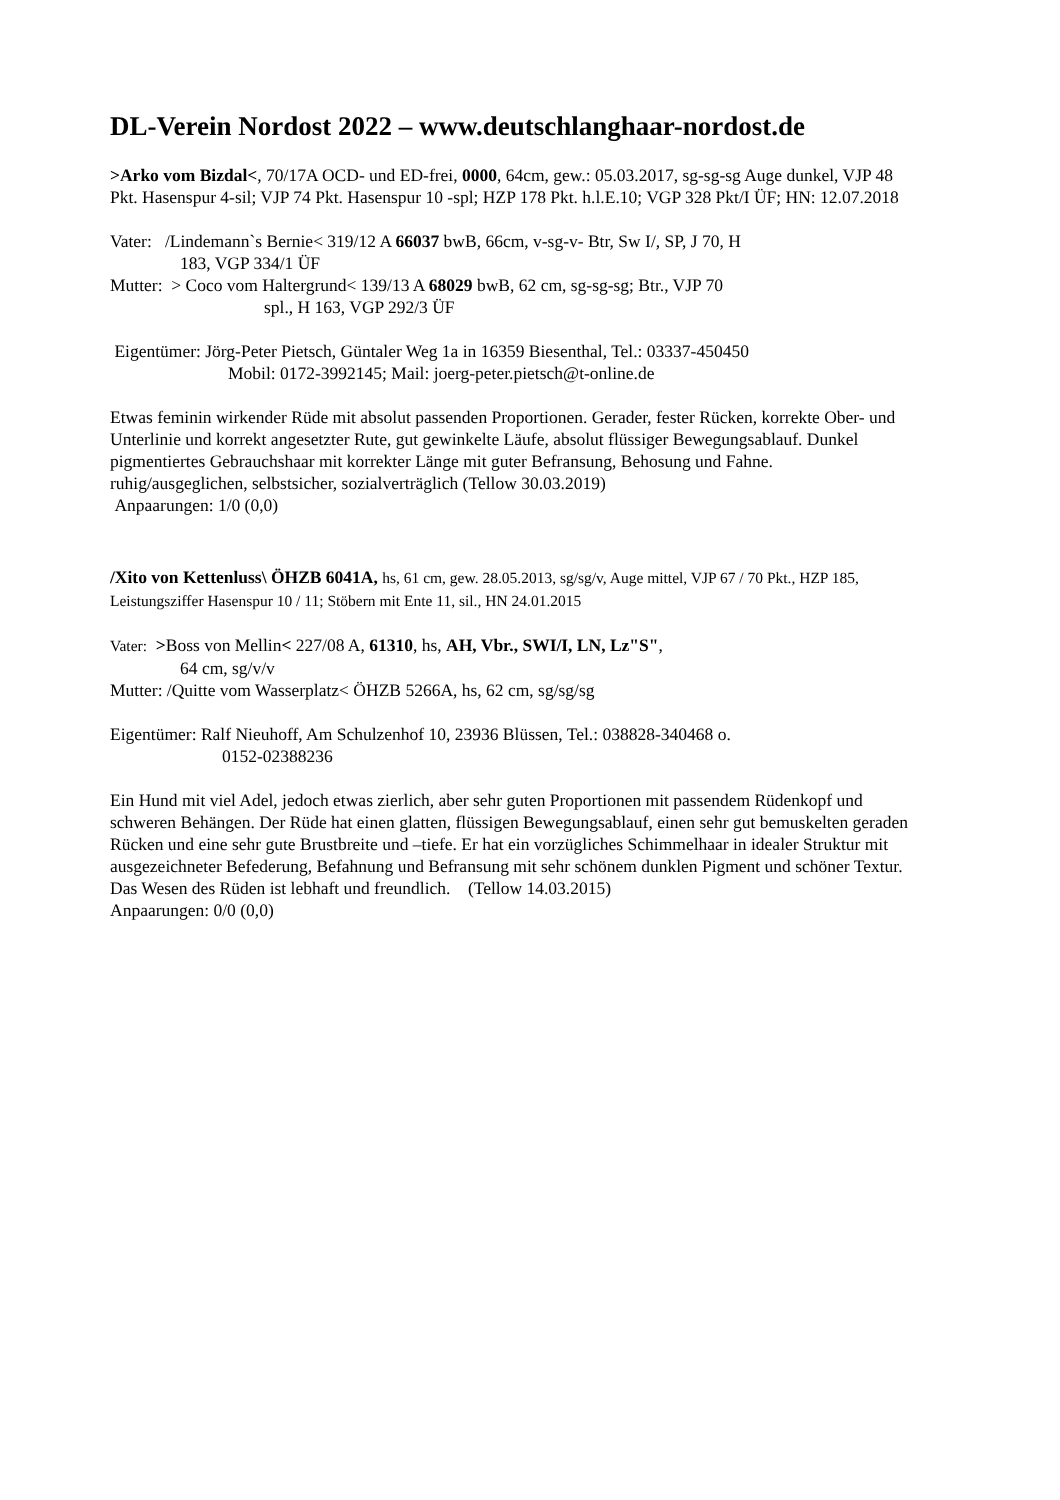DL-Verein Nordost 2022 – www.deutschlanghaar-nordost.de
>Arko vom Bizdal<, 70/17A OCD- und ED-frei, 0000, 64cm, gew.: 05.03.2017, sg-sg-sg Auge dunkel, VJP 48 Pkt. Hasenspur 4-sil; VJP 74 Pkt. Hasenspur 10 -spl; HZP 178 Pkt. h.l.E.10; VGP 328 Pkt/I ÜF; HN: 12.07.2018
Vater: /Lindemann`s Bernie< 319/12 A 66037 bwB, 66cm, v-sg-v- Btr, Sw I/, SP, J 70, H
183, VGP 334/1 ÜF
Mutter: > Coco vom Haltergrund< 139/13 A 68029 bwB, 62 cm, sg-sg-sg; Btr., VJP 70
spl., H 163, VGP 292/3 ÜF
Eigentümer: Jörg-Peter Pietsch, Güntaler Weg 1a in 16359 Biesenthal, Tel.: 03337-450450
Mobil: 0172-3992145; Mail: joerg-peter.pietsch@t-online.de
Etwas feminin wirkender Rüde mit absolut passenden Proportionen. Gerader, fester Rücken, korrekte Ober- und Unterlinie und korrekt angesetzter Rute, gut gewinkelte Läufe, absolut flüssiger Bewegungsablauf. Dunkel pigmentiertes Gebrauchshaar mit korrekter Länge mit guter Befransung, Behosung und Fahne. ruhig/ausgeglichen, selbstsicher, sozialverträglich (Tellow 30.03.2019)
Anpaarungen: 1/0 (0,0)
/Xito von Kettenluss\ ÖHZB 6041A, hs, 61 cm, gew. 28.05.2013, sg/sg/v, Auge mittel, VJP 67 / 70 Pkt., HZP 185, Leistungsziffer Hasenspur 10 / 11; Stöbern mit Ente 11, sil., HN 24.01.2015
Vater: >Boss von Mellin< 227/08 A, 61310, hs, AH, Vbr., SWI/I, LN, Lz"S",
64 cm, sg/v/v
Mutter: /Quitte vom Wasserplatz< ÖHZB 5266A, hs, 62 cm, sg/sg/sg
Eigentümer: Ralf Nieuhoff, Am Schulzenhof 10, 23936 Blüssen, Tel.: 038828-340468 o.
0152-02388236
Ein Hund mit viel Adel, jedoch etwas zierlich, aber sehr guten Proportionen mit passendem Rüdenkopf und schweren Behängen. Der Rüde hat einen glatten, flüssigen Bewegungsablauf, einen sehr gut bemuskelten geraden Rücken und eine sehr gute Brustbreite und –tiefe. Er hat ein vorzügliches Schimmelhaar in idealer Struktur mit ausgezeichneter Befederung, Befahnung und Befransung mit sehr schönem dunklen Pigment und schöner Textur. Das Wesen des Rüden ist lebhaft und freundlich. (Tellow 14.03.2015)
Anpaarungen: 0/0 (0,0)